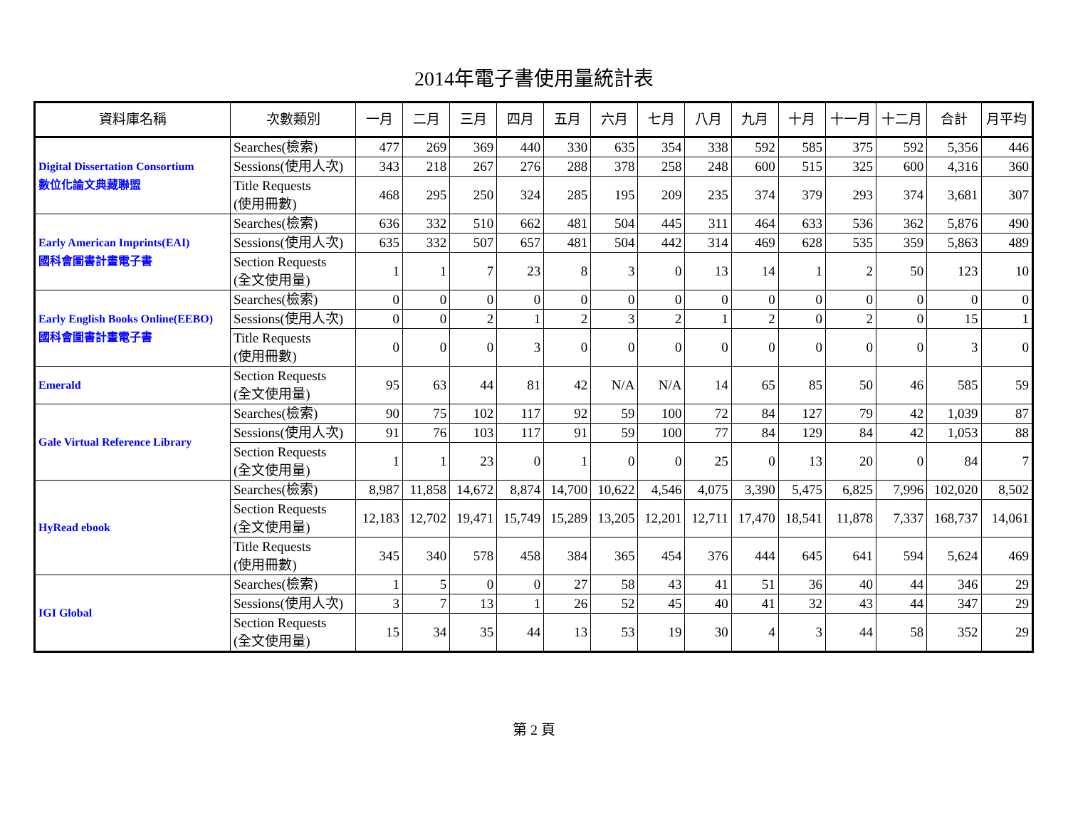2014年電子書使用量統計表
| 資料庫名稱 | 次數類別 | 一月 | 二月 | 三月 | 四月 | 五月 | 六月 | 七月 | 八月 | 九月 | 十月 | 十一月 | 十二月 | 合計 | 月平均 |
| --- | --- | --- | --- | --- | --- | --- | --- | --- | --- | --- | --- | --- | --- | --- | --- |
| Digital Dissertation Consortium 數位化論文典藏聯盟 | Searches(檢索) | 477 | 269 | 369 | 440 | 330 | 635 | 354 | 338 | 592 | 585 | 375 | 592 | 5,356 | 446 |
| | Sessions(使用人次) | 343 | 218 | 267 | 276 | 288 | 378 | 258 | 248 | 600 | 515 | 325 | 600 | 4,316 | 360 |
| | Title Requests (使用冊數) | 468 | 295 | 250 | 324 | 285 | 195 | 209 | 235 | 374 | 379 | 293 | 374 | 3,681 | 307 |
| Early American Imprints(EAI) 國科會圖書計畫電子書 | Searches(檢索) | 636 | 332 | 510 | 662 | 481 | 504 | 445 | 311 | 464 | 633 | 536 | 362 | 5,876 | 490 |
| | Sessions(使用人次) | 635 | 332 | 507 | 657 | 481 | 504 | 442 | 314 | 469 | 628 | 535 | 359 | 5,863 | 489 |
| | Section Requests (全文使用量) | 1 | 1 | 7 | 23 | 8 | 3 | 0 | 13 | 14 | 1 | 2 | 50 | 123 | 10 |
| Early English Books Online(EEBO) 國科會圖書計畫電子書 | Searches(檢索) | 0 | 0 | 0 | 0 | 0 | 0 | 0 | 0 | 0 | 0 | 0 | 0 | 0 | 0 |
| | Sessions(使用人次) | 0 | 0 | 2 | 1 | 2 | 3 | 2 | 1 | 2 | 0 | 2 | 0 | 15 | 1 |
| | Title Requests (使用冊數) | 0 | 0 | 0 | 3 | 0 | 0 | 0 | 0 | 0 | 0 | 0 | 0 | 3 | 0 |
| Emerald | Section Requests (全文使用量) | 95 | 63 | 44 | 81 | 42 | N/A | N/A | 14 | 65 | 85 | 50 | 46 | 585 | 59 |
| Gale Virtual Reference Library | Searches(檢索) | 90 | 75 | 102 | 117 | 92 | 59 | 100 | 72 | 84 | 127 | 79 | 42 | 1,039 | 87 |
| | Sessions(使用人次) | 91 | 76 | 103 | 117 | 91 | 59 | 100 | 77 | 84 | 129 | 84 | 42 | 1,053 | 88 |
| | Section Requests (全文使用量) | 1 | 1 | 23 | 0 | 1 | 0 | 0 | 25 | 0 | 13 | 20 | 0 | 84 | 7 |
| HyRead ebook | Searches(檢索) | 8,987 | 11,858 | 14,672 | 8,874 | 14,700 | 10,622 | 4,546 | 4,075 | 3,390 | 5,475 | 6,825 | 7,996 | 102,020 | 8,502 |
| | Section Requests (全文使用量) | 12,183 | 12,702 | 19,471 | 15,749 | 15,289 | 13,205 | 12,201 | 12,711 | 17,470 | 18,541 | 11,878 | 7,337 | 168,737 | 14,061 |
| | Title Requests (使用冊數) | 345 | 340 | 578 | 458 | 384 | 365 | 454 | 376 | 444 | 645 | 641 | 594 | 5,624 | 469 |
| IGI Global | Searches(檢索) | 1 | 5 | 0 | 0 | 27 | 58 | 43 | 41 | 51 | 36 | 40 | 44 | 346 | 29 |
| | Sessions(使用人次) | 3 | 7 | 13 | 1 | 26 | 52 | 45 | 40 | 41 | 32 | 43 | 44 | 347 | 29 |
| | Section Requests (全文使用量) | 15 | 34 | 35 | 44 | 13 | 53 | 19 | 30 | 4 | 3 | 44 | 58 | 352 | 29 |
第 2 頁